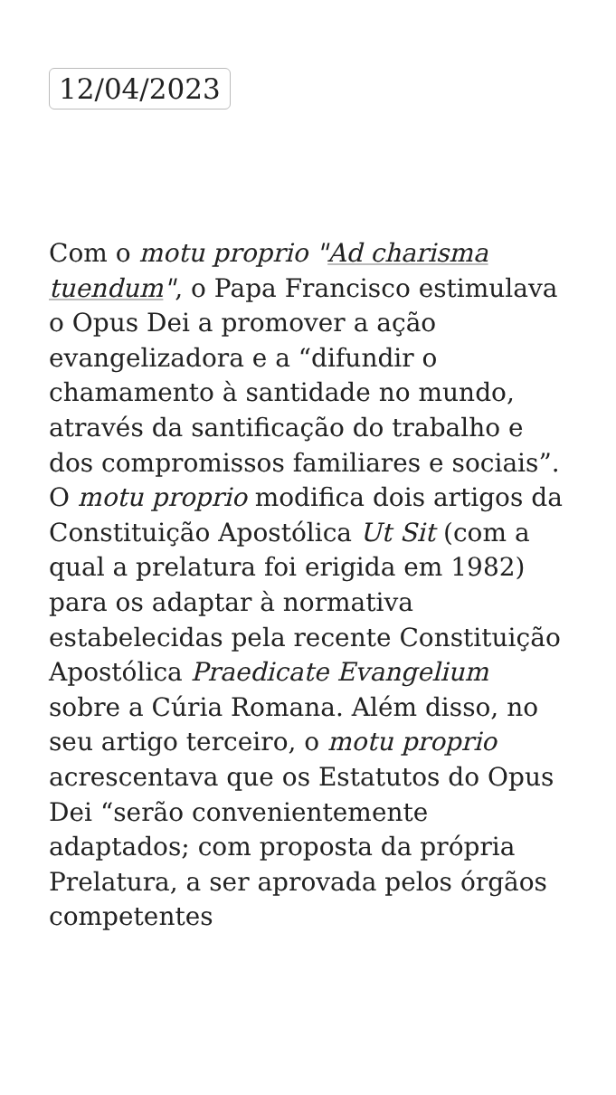12/04/2023
Com o motu proprio "Ad charisma tuendum", o Papa Francisco estimulava o Opus Dei a promover a ação evangelizadora e a “difundir o chamamento à santidade no mundo, através da santificação do trabalho e dos compromissos familiares e sociais”. O motu proprio modifica dois artigos da Constituição Apostólica Ut Sit (com a qual a prelatura foi erigida em 1982) para os adaptar à normativa estabelecidas pela recente Constituição Apostólica Praedicate Evangelium sobre a Cúria Romana. Além disso, no seu artigo terceiro, o motu proprio acrescentava que os Estatutos do Opus Dei “serão convenientemente adaptados; com proposta da própria Prelatura, a ser aprovada pelos órgãos competentes